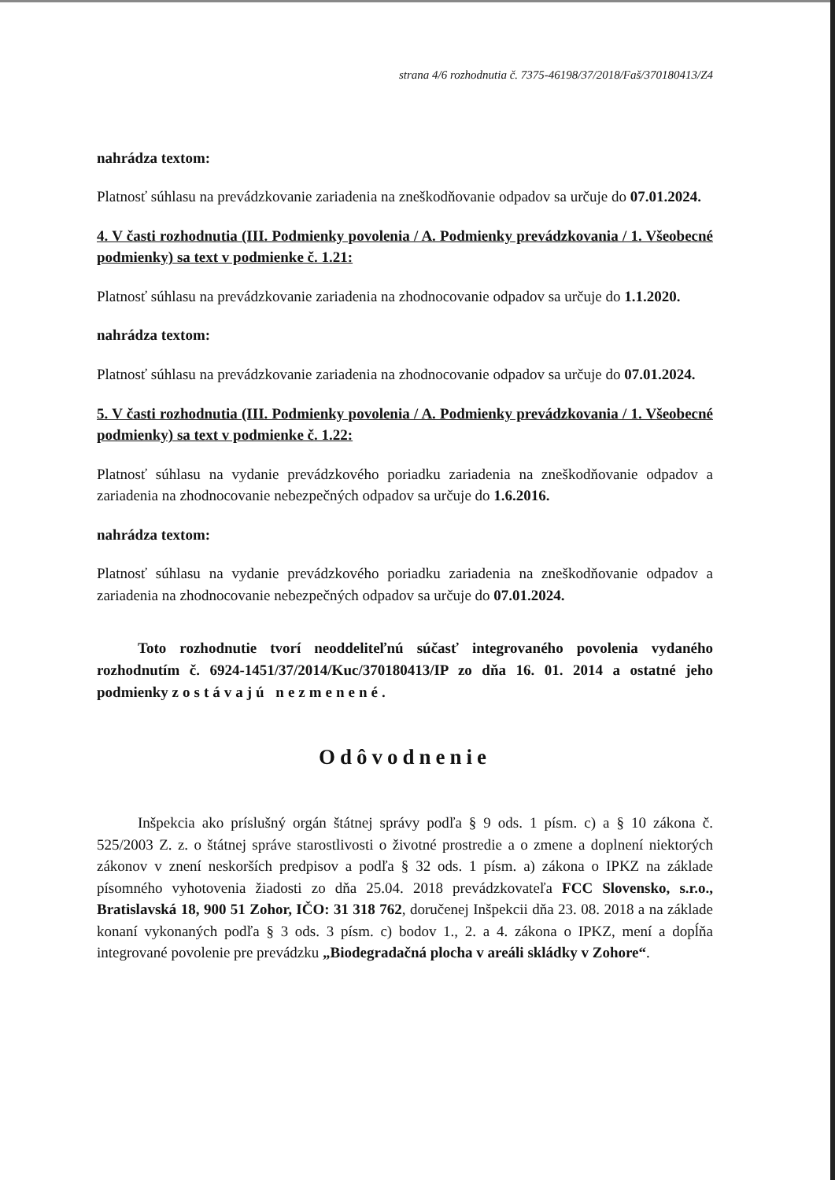strana 4/6 rozhodnutia č. 7375-46198/37/2018/Faš/370180413/Z4
nahrádza textom:
Platnosť súhlasu na prevádzkovanie zariadenia na zneškodňovanie odpadov sa určuje do 07.01.2024.
4. V časti rozhodnutia (III. Podmienky povolenia / A. Podmienky prevádzkovania / 1. Všeobecné podmienky) sa text v podmienke č. 1.21:
Platnosť súhlasu na prevádzkovanie zariadenia na zhodnocovanie odpadov sa určuje do 1.1.2020.
nahrádza textom:
Platnosť súhlasu na prevádzkovanie zariadenia na zhodnocovanie odpadov sa určuje do 07.01.2024.
5. V časti rozhodnutia (III. Podmienky povolenia / A. Podmienky prevádzkovania / 1. Všeobecné podmienky) sa text v podmienke č. 1.22:
Platnosť súhlasu na vydanie prevádzkového poriadku zariadenia na zneškodňovanie odpadov a zariadenia na zhodnocovanie nebezpečných odpadov sa určuje do 1.6.2016.
nahrádza textom:
Platnosť súhlasu na vydanie prevádzkového poriadku zariadenia na zneškodňovanie odpadov a zariadenia na zhodnocovanie nebezpečných odpadov sa určuje do 07.01.2024.
Toto rozhodnutie tvorí neoddeliteľnú súčasť integrovaného povolenia vydaného rozhodnutím č. 6924-1451/37/2014/Kuc/370180413/IP zo dňa 16. 01. 2014 a ostatné jeho podmienky zostávajú nezmenené.
Odôvodnenie
Inšpekcia ako príslušný orgán štátnej správy podľa § 9 ods. 1 písm. c) a § 10 zákona č. 525/2003 Z. z. o štátnej správe starostlivosti o životné prostredie a o zmene a doplnení niektorých zákonov v znení neskorších predpisov a podľa § 32 ods. 1 písm. a) zákona o IPKZ na základe písomného vyhotovenia žiadosti zo dňa 25.04. 2018 prevádzkovateľa FCC Slovensko, s.r.o., Bratislavská 18, 900 51 Zohor, IČO: 31 318 762, doručenej Inšpekcii dňa 23. 08. 2018 a na základe konaní vykonaných podľa § 3 ods. 3 písm. c) bodov 1., 2. a 4. zákona o IPKZ, mení a dopĺňa integrované povolenie pre prevádzku „Biodegradačná plocha v areáli skládky v Zohore“.